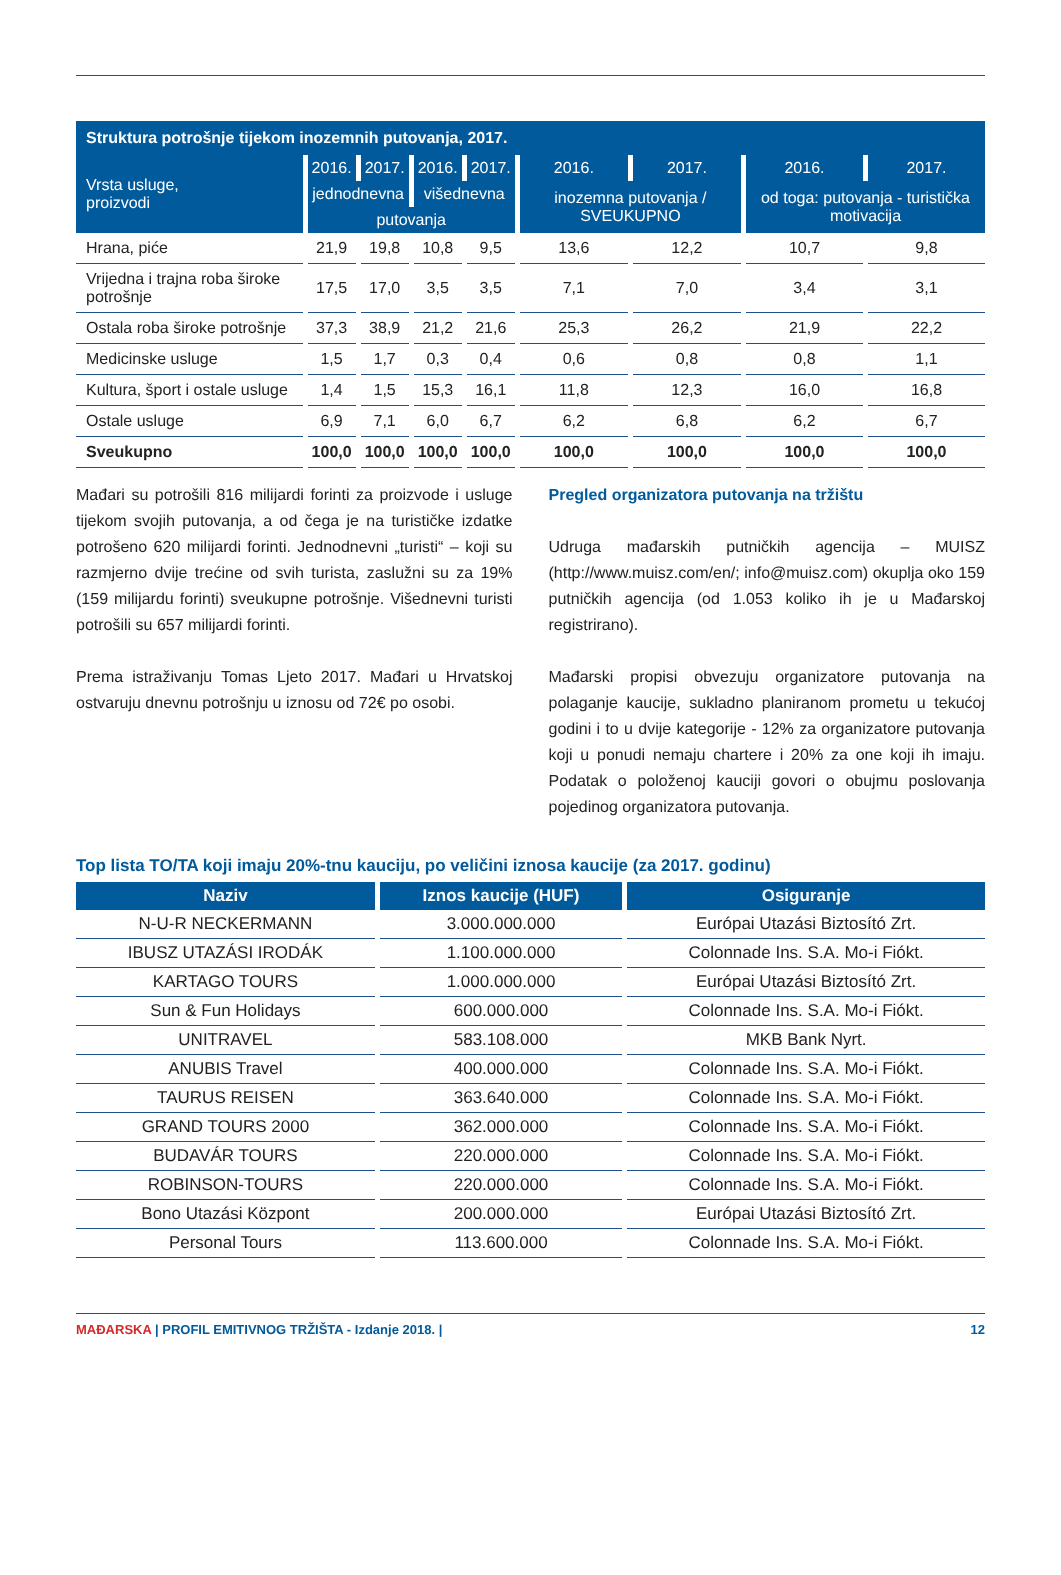Struktura potrošnje tijekom inozemnih putovanja, 2017.
| Vrsta usluge, proizvodi | 2016. | 2017. | 2016. | 2017. | 2016. | 2017. | 2016. | 2017. |
| --- | --- | --- | --- | --- | --- | --- | --- | --- |
| | jednodnevna | | višednevna | | inozemna putovanja / SVEUKUPNO | | od toga: putovanja - turistička motivacija | |
| | putovanja | | | | | | | |
| Hrana, piće | 21,9 | 19,8 | 10,8 | 9,5 | 13,6 | 12,2 | 10,7 | 9,8 |
| Vrijedna i trajna roba široke potrošnje | 17,5 | 17,0 | 3,5 | 3,5 | 7,1 | 7,0 | 3,4 | 3,1 |
| Ostala roba široke potrošnje | 37,3 | 38,9 | 21,2 | 21,6 | 25,3 | 26,2 | 21,9 | 22,2 |
| Medicinske usluge | 1,5 | 1,7 | 0,3 | 0,4 | 0,6 | 0,8 | 0,8 | 1,1 |
| Kultura, šport i ostale usluge | 1,4 | 1,5 | 15,3 | 16,1 | 11,8 | 12,3 | 16,0 | 16,8 |
| Ostale usluge | 6,9 | 7,1 | 6,0 | 6,7 | 6,2 | 6,8 | 6,2 | 6,7 |
| Sveukupno | 100,0 | 100,0 | 100,0 | 100,0 | 100,0 | 100,0 | 100,0 | 100,0 |
Mađari su potrošili 816 milijardi forinti za proizvode i usluge tijekom svojih putovanja, a od čega je na turističke izdatke potrošeno 620 milijardi forinti. Jednodnevni „turisti“ – koji su razmjerno dvije trećine od svih turista, zaslužni su za 19% (159 milijardu forinti) sveukupne potrošnje. Višednevni turisti potrošili su 657 milijardi forinti.
Prema istraživanju Tomas Ljeto 2017. Mađari u Hrvatskoj ostvaruju dnevnu potrošnju u iznosu od 72€ po osobi.
Pregled organizatora putovanja na tržištu
Udruga mađarskih putničkih agencija – MUISZ (http://www.muisz.com/en/; info@muisz.com) okuplja oko 159 putničkih agencija (od 1.053 koliko ih je u Mađarskoj registrirano).
Mađarski propisi obvezuju organizatore putovanja na polaganje kaucije, sukladno planiranom prometu u tekućoj godini i to u dvije kategorije - 12% za organizatore putovanja koji u ponudi nemaju chartere i 20% za one koji ih imaju. Podatak o položenoj kauciji govori o obujmu poslovanja pojedinog organizatora putovanja.
Top lista TO/TA koji imaju 20%-tnu kauciju, po veličini iznosa kaucije (za 2017. godinu)
| Naziv | Iznos kaucije (HUF) | Osiguranje |
| --- | --- | --- |
| N-U-R NECKERMANN | 3.000.000.000 | Európai Utazási Biztosító Zrt. |
| IBUSZ UTAZÁSI IRODÁK | 1.100.000.000 | Colonnade Ins. S.A. Mo-i Fiókt. |
| KARTAGO TOURS | 1.000.000.000 | Európai Utazási Biztosító Zrt. |
| Sun & Fun Holidays | 600.000.000 | Colonnade Ins. S.A. Mo-i Fiókt. |
| UNITRAVEL | 583.108.000 | MKB Bank Nyrt. |
| ANUBIS Travel | 400.000.000 | Colonnade Ins. S.A. Mo-i Fiókt. |
| TAURUS REISEN | 363.640.000 | Colonnade Ins. S.A. Mo-i Fiókt. |
| GRAND TOURS 2000 | 362.000.000 | Colonnade Ins. S.A. Mo-i Fiókt. |
| BUDAVÁR TOURS | 220.000.000 | Colonnade Ins. S.A. Mo-i Fiókt. |
| ROBINSON-TOURS | 220.000.000 | Colonnade Ins. S.A. Mo-i Fiókt. |
| Bono Utazási Központ | 200.000.000 | Európai Utazási Biztosító Zrt. |
| Personal Tours | 113.600.000 | Colonnade Ins. S.A. Mo-i Fiókt. |
MAĐARSKA | PROFIL EMITIVNOG TRŽIŠTA - Izdanje 2018. | 12